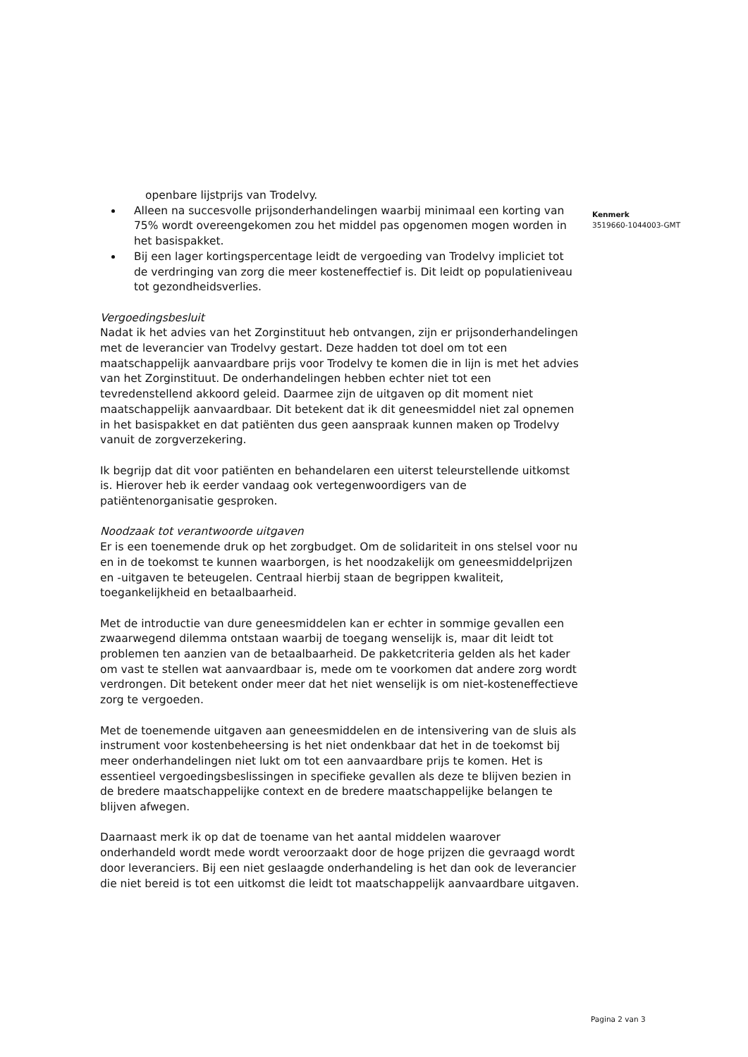openbare lijstprijs van Trodelvy.
Alleen na succesvolle prijsonderhandelingen waarbij minimaal een korting van 75% wordt overeengekomen zou het middel pas opgenomen mogen worden in het basispakket.
Bij een lager kortingspercentage leidt de vergoeding van Trodelvy impliciet tot de verdringing van zorg die meer kosteneffectief is. Dit leidt op populatieniveau tot gezondheidsverlies.
Vergoedingsbesluit
Nadat ik het advies van het Zorginstituut heb ontvangen, zijn er prijsonderhandelingen met de leverancier van Trodelvy gestart. Deze hadden tot doel om tot een maatschappelijk aanvaardbare prijs voor Trodelvy te komen die in lijn is met het advies van het Zorginstituut. De onderhandelingen hebben echter niet tot een tevredenstellend akkoord geleid. Daarmee zijn de uitgaven op dit moment niet maatschappelijk aanvaardbaar. Dit betekent dat ik dit geneesmiddel niet zal opnemen in het basispakket en dat patiënten dus geen aanspraak kunnen maken op Trodelvy vanuit de zorgverzekering.
Ik begrijp dat dit voor patiënten en behandelaren een uiterst teleurstellende uitkomst is. Hierover heb ik eerder vandaag ook vertegenwoordigers van de patiëntenorganisatie gesproken.
Noodzaak tot verantwoorde uitgaven
Er is een toenemende druk op het zorgbudget. Om de solidariteit in ons stelsel voor nu en in de toekomst te kunnen waarborgen, is het noodzakelijk om geneesmiddelprijzen en -uitgaven te beteugelen. Centraal hierbij staan de begrippen kwaliteit, toegankelijkheid en betaalbaarheid.
Met de introductie van dure geneesmiddelen kan er echter in sommige gevallen een zwaarwegend dilemma ontstaan waarbij de toegang wenselijk is, maar dit leidt tot problemen ten aanzien van de betaalbaarheid. De pakketcriteria gelden als het kader om vast te stellen wat aanvaardbaar is, mede om te voorkomen dat andere zorg wordt verdrongen. Dit betekent onder meer dat het niet wenselijk is om niet-kosteneffectieve zorg te vergoeden.
Met de toenemende uitgaven aan geneesmiddelen en de intensivering van de sluis als instrument voor kostenbeheersing is het niet ondenkbaar dat het in de toekomst bij meer onderhandelingen niet lukt om tot een aanvaardbare prijs te komen. Het is essentieel vergoedingsbeslissingen in specifieke gevallen als deze te blijven bezien in de bredere maatschappelijke context en de bredere maatschappelijke belangen te blijven afwegen.
Daarnaast merk ik op dat de toename van het aantal middelen waarover onderhandeld wordt mede wordt veroorzaakt door de hoge prijzen die gevraagd wordt door leveranciers. Bij een niet geslaagde onderhandeling is het dan ook de leverancier die niet bereid is tot een uitkomst die leidt tot maatschappelijk aanvaardbare uitgaven.
Kenmerk
3519660-1044003-GMT
Pagina 2 van 3